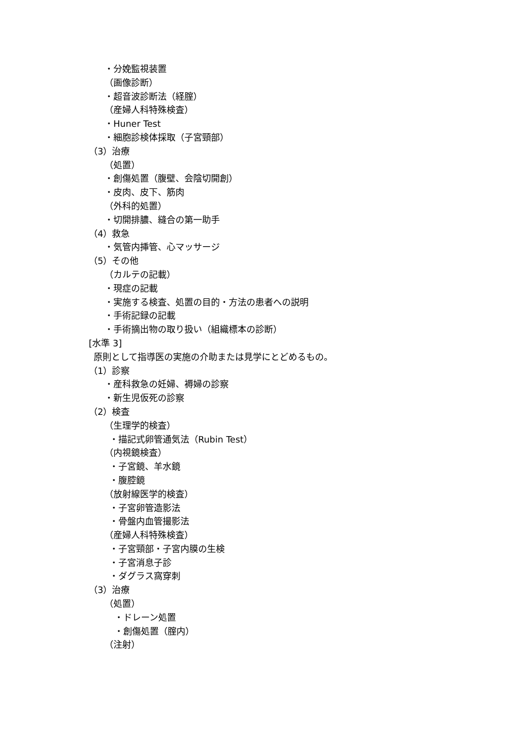・分娩監視装置
（画像診断）
・超音波診断法（経腟）
（産婦人科特殊検査）
・Huner Test
・細胞診検体採取（子宮頸部）
（3）治療
（処置）
・創傷処置（腹壁、会陰切開創）
・皮肉、皮下、筋肉
（外科的処置）
・切開排膿、縫合の第一助手
（4）救急
・気管内挿管、心マッサージ
（5）その他
（カルテの記載）
・現症の記載
・実施する検査、処置の目的・方法の患者への説明
・手術記録の記載
・手術摘出物の取り扱い（組織標本の診断）
[水準 3]
原則として指導医の実施の介助または見学にとどめるもの。
（1）診察
・産科救急の妊婦、褥婦の診察
・新生児仮死の診察
（2）検査
（生理学的検査）
・描記式卵管通気法（Rubin Test）
（内視鏡検査）
・子宮鏡、羊水鏡
・腹腔鏡
（放射線医学的検査）
・子宮卵管造影法
・骨盤内血管撮影法
（産婦人科特殊検査）
・子宮頸部・子宮内膜の生検
・子宮消息子診
・ダグラス窩穿刺
（3）治療
（処置）
・ドレーン処置
・創傷処置（腟内）
（注射）